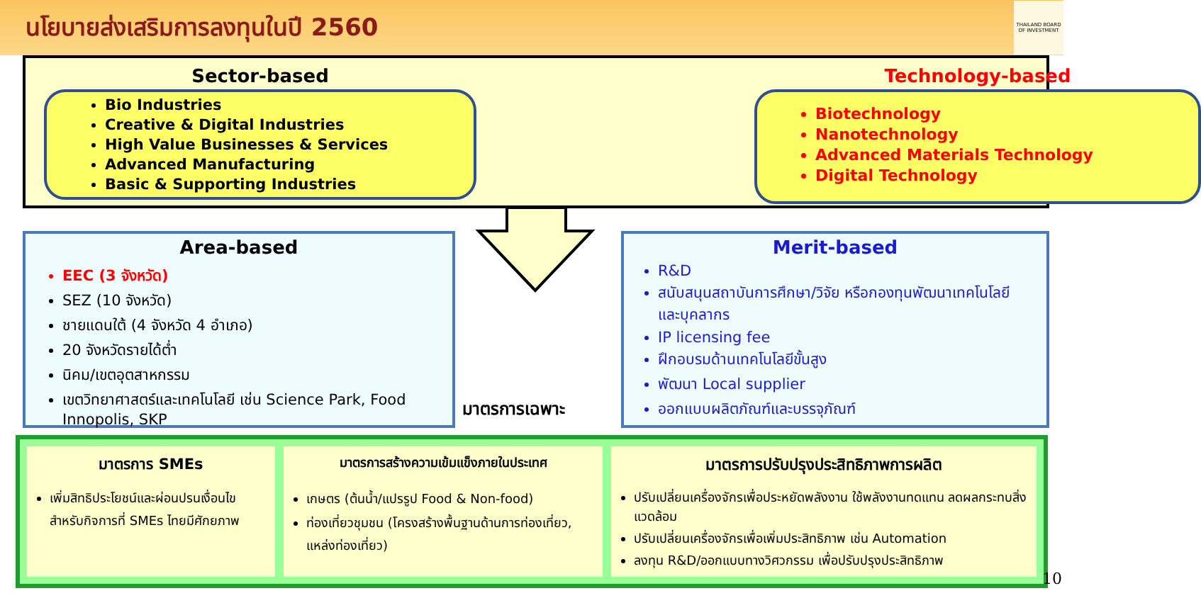นโยบายส่งเสริมการลงทุนในปี 2560
THAILAND BOARD OF INVESTMENT
Sector-based
Bio Industries
Creative & Digital Industries
High Value Businesses & Services
Advanced Manufacturing
Basic & Supporting Industries
Technology-based
Biotechnology
Nanotechnology
Advanced Materials Technology
Digital Technology
Area-based
EEC (3 จังหวัด)
SEZ (10 จังหวัด)
ชายแดนใต้ (4 จังหวัด 4 อำเภอ)
20 จังหวัดรายได้ต่ำ
นิคม/เขตอุตสาหกรรม
เขตวิทยาศาสตร์และเทคโนโลยี เช่น Science Park, Food Innopolis, SKP
มาตรการเฉพาะ
Merit-based
R&D
สนับสนุนสถาบันการศึกษา/วิจัย หรือกองทุนพัฒนาเทคโนโลยีและบุคลากร
IP licensing fee
ฝึกอบรมด้านเทคโนโลยีขั้นสูง
พัฒนา Local supplier
ออกแบบผลิตภัณฑ์และบรรจุภัณฑ์
มาตรการ SMEs
เพิ่มสิทธิประโยชน์และผ่อนปรนเงื่อนไขสำหรับกิจการที่ SMEs ไทยมีศักยภาพ
มาตรการสร้างความเข้มแข็งภายในประเทศ
เกษตร (ต้นน้ำ/แปรรูป Food & Non-food)
ท่องเที่ยวชุมชน (โครงสร้างพื้นฐานด้านการท่องเที่ยว, แหล่งท่องเที่ยว)
มาตรการปรับปรุงประสิทธิภาพการผลิต
ปรับเปลี่ยนเครื่องจักรเพื่อประหยัดพลังงาน ใช้พลังงานทดแทน ลดผลกระทบสิ่งแวดล้อม
ปรับเปลี่ยนเครื่องจักรเพื่อเพิ่มประสิทธิภาพ เช่น Automation
ลงทุน R&D/ออกแบบทางวิศวกรรม เพื่อปรับปรุงประสิทธิภาพ
10